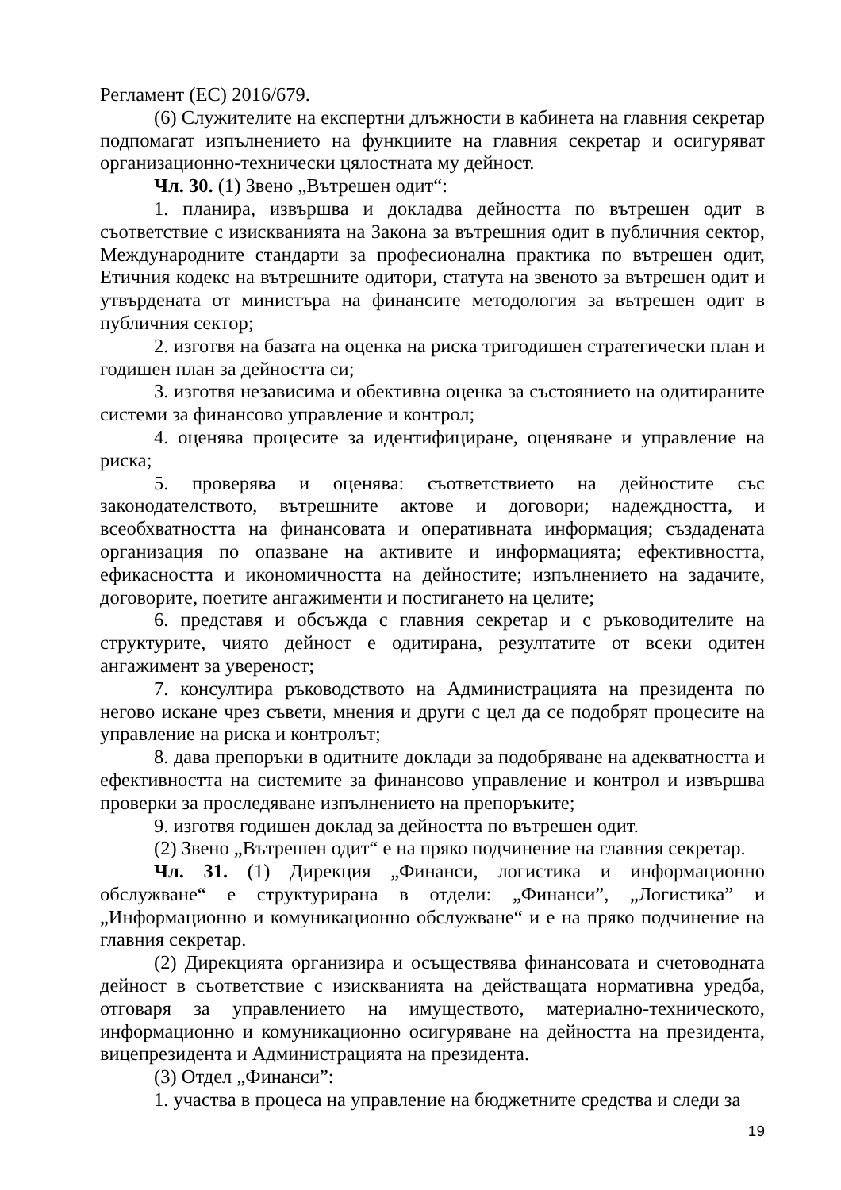Регламент (ЕС) 2016/679.
(6) Служителите на експертни длъжности в кабинета на главния секретар подпомагат изпълнението на функциите на главния секретар и осигуряват организационно-технически цялостната му дейност.
Чл. 30. (1) Звено „Вътрешен одит“:
1. планира, извършва и докладва дейността по вътрешен одит в съответствие с изискванията на Закона за вътрешния одит в публичния сектор, Международните стандарти за професионална практика по вътрешен одит, Етичния кодекс на вътрешните одитори, статута на звеното за вътрешен одит и утвърдената от министъра на финансите методология за вътрешен одит в публичния сектор;
2. изготвя на базата на оценка на риска тригодишен стратегически план и годишен план за дейността си;
3. изготвя независима и обективна оценка за състоянието на одитираните системи за финансово управление и контрол;
4. оценява процесите за идентифициране, оценяване и управление на риска;
5. проверява и оценява: съответствието на дейностите със законодателството, вътрешните актове и договори; надеждността, и всеобхватността на финансовата и оперативната информация; създадената организация по опазване на активите и информацията; ефективността, ефикасността и икономичността на дейностите; изпълнението на задачите, договорите, поетите ангажименти и постигането на целите;
6. представя и обсъжда с главния секретар и с ръководителите на структурите, чиято дейност е одитирана, резултатите от всеки одитен ангажимент за увереност;
7. консултира ръководството на Администрацията на президента по негово искане чрез съвети, мнения и други с цел да се подобрят процесите на управление на риска и контролът;
8. дава препоръки в одитните доклади за подобряване на адекватността и ефективността на системите за финансово управление и контрол и извършва проверки за проследяване изпълнението на препоръките;
9. изготвя годишен доклад за дейността по вътрешен одит.
(2) Звено „Вътрешен одит“ е на пряко подчинение на главния секретар.
Чл. 31. (1) Дирекция „Финанси, логистика и информационно обслужване“ е структурирана в отдели: „Финанси”, „Логистика” и „Информационно и комуникационно обслужване“ и е на пряко подчинение на главния секретар.
(2) Дирекцията организира и осъществява финансовата и счетоводната дейност в съответствие с изискванията на действащата нормативна уредба, отговаря за управлението на имуществото, материално-техническото, информационно и комуникационно осигуряване на дейността на президента, вицепрезидента и Администрацията на президента.
(3) Отдел „Финанси”:
1. участва в процеса на управление на бюджетните средства и следи за
19